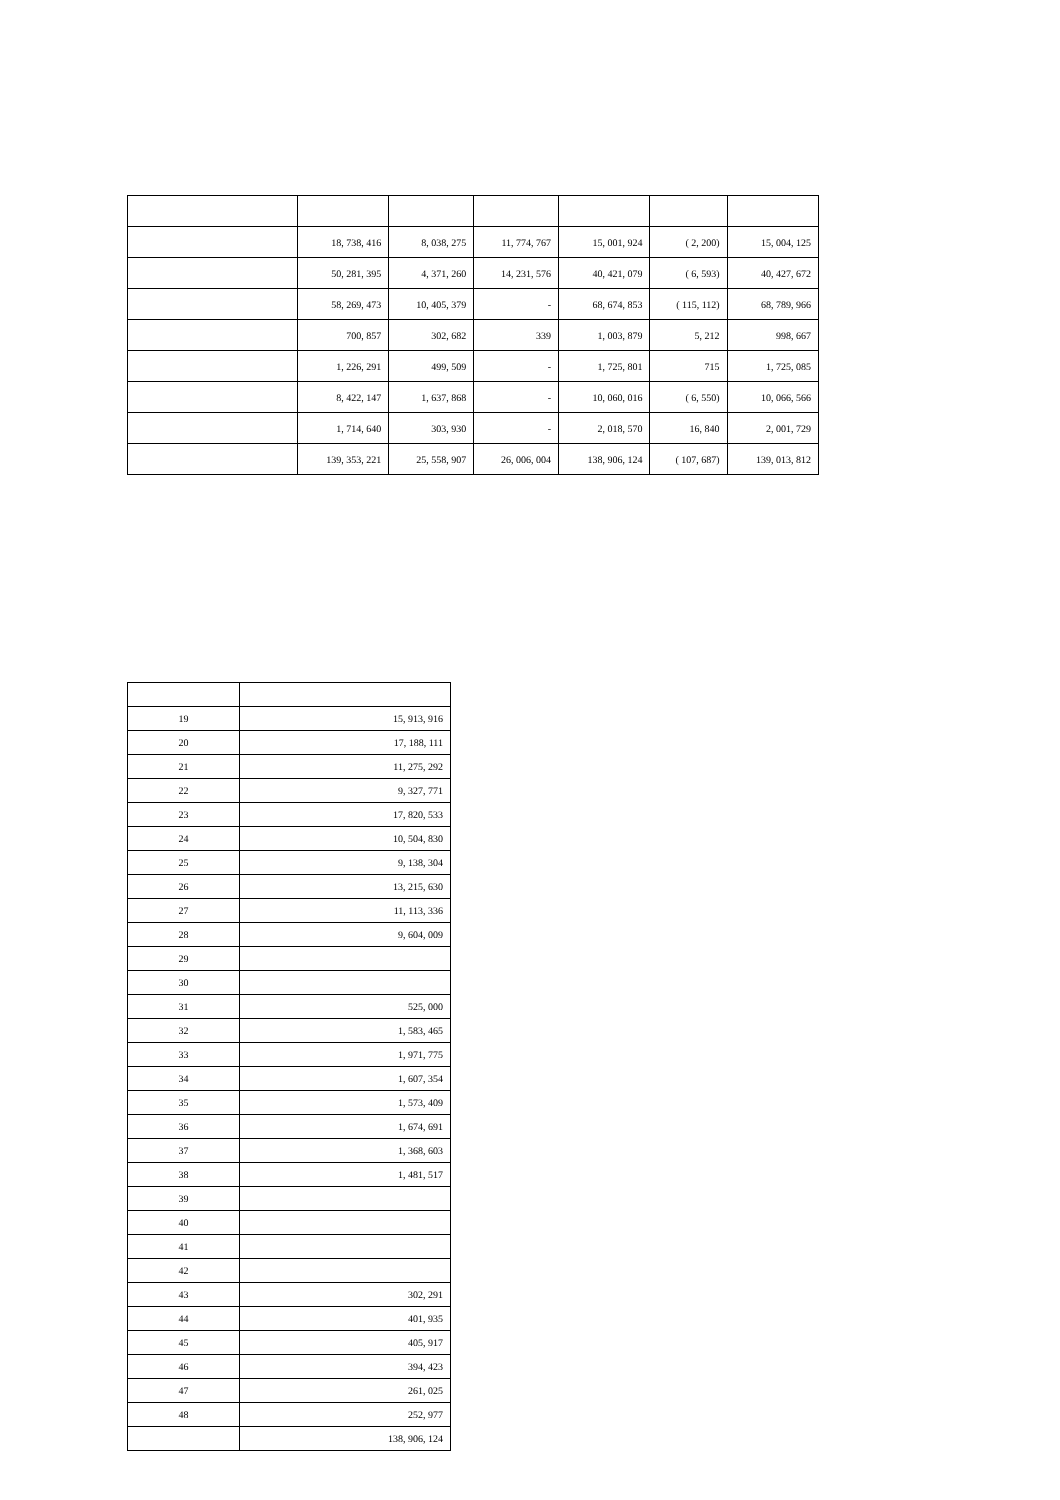| | 18, 738, 416 | 8, 038, 275 | 11, 774, 767 | 15, 001, 924 | ( 2, 200) | 15, 004, 125 |
| | 50, 281, 395 | 4, 371, 260 | 14, 231, 576 | 40, 421, 079 | ( 6, 593) | 40, 427, 672 |
| | 58, 269, 473 | 10, 405, 379 | - | 68, 674, 853 | ( 115, 112) | 68, 789, 966 |
| | 700, 857 | 302, 682 | 339 | 1, 003, 879 | 5, 212 | 998, 667 |
| | 1, 226, 291 | 499, 509 | - | 1, 725, 801 | 715 | 1, 725, 085 |
| | 8, 422, 147 | 1, 637, 868 | - | 10, 060, 016 | ( 6, 550) | 10, 066, 566 |
| | 1, 714, 640 | 303, 930 | - | 2, 018, 570 | 16, 840 | 2, 001, 729 |
| | 139, 353, 221 | 25, 558, 907 | 26, 006, 004 | 138, 906, 124 | ( 107, 687) | 139, 013, 812 |
| 19 | 15, 913, 916 |
| 20 | 17, 188, 111 |
| 21 | 11, 275, 292 |
| 22 | 9, 327, 771 |
| 23 | 17, 820, 533 |
| 24 | 10, 504, 830 |
| 25 | 9, 138, 304 |
| 26 | 13, 215, 630 |
| 27 | 11, 113, 336 |
| 28 | 9, 604, 009 |
| 29 | |
| 30 | |
| 31 | 525, 000 |
| 32 | 1, 583, 465 |
| 33 | 1, 971, 775 |
| 34 | 1, 607, 354 |
| 35 | 1, 573, 409 |
| 36 | 1, 674, 691 |
| 37 | 1, 368, 603 |
| 38 | 1, 481, 517 |
| 39 | |
| 40 | |
| 41 | |
| 42 | |
| 43 | 302, 291 |
| 44 | 401, 935 |
| 45 | 405, 917 |
| 46 | 394, 423 |
| 47 | 261, 025 |
| 48 | 252, 977 |
| | 138, 906, 124 |